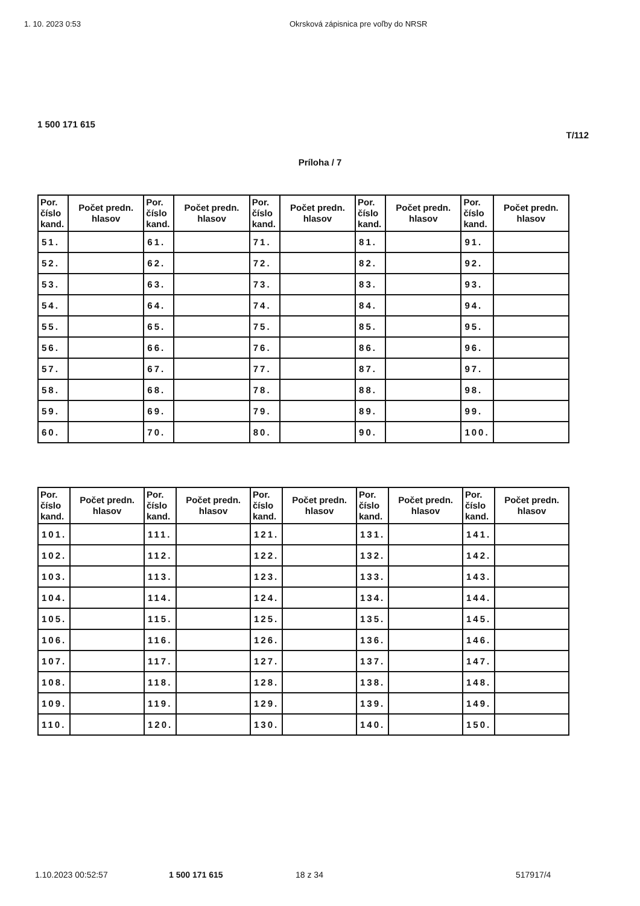1. 10. 2023 0:53 Okrsková zápisnica pre voľby do NRSR
1 500 171 615
T/112
Príloha / 7
| Por. číslo kand. | Počet predn. hlasov | Por. číslo kand. | Počet predn. hlasov | Por. číslo kand. | Počet predn. hlasov | Por. číslo kand. | Počet predn. hlasov | Por. číslo kand. | Počet predn. hlasov |
| --- | --- | --- | --- | --- | --- | --- | --- | --- | --- |
| 51. | | 61. | | 71. | | 81. | | 91. | |
| 52. | | 62. | | 72. | | 82. | | 92. | |
| 53. | | 63. | | 73. | | 83. | | 93. | |
| 54. | | 64. | | 74. | | 84. | | 94. | |
| 55. | | 65. | | 75. | | 85. | | 95. | |
| 56. | | 66. | | 76. | | 86. | | 96. | |
| 57. | | 67. | | 77. | | 87. | | 97. | |
| 58. | | 68. | | 78. | | 88. | | 98. | |
| 59. | | 69. | | 79. | | 89. | | 99. | |
| 60. | | 70. | | 80. | | 90. | | 100. | |
| Por. číslo kand. | Počet predn. hlasov | Por. číslo kand. | Počet predn. hlasov | Por. číslo kand. | Počet predn. hlasov | Por. číslo kand. | Počet predn. hlasov | Por. číslo kand. | Počet predn. hlasov |
| --- | --- | --- | --- | --- | --- | --- | --- | --- | --- |
| 101. | | 111. | | 121. | | 131. | | 141. | |
| 102. | | 112. | | 122. | | 132. | | 142. | |
| 103. | | 113. | | 123. | | 133. | | 143. | |
| 104. | | 114. | | 124. | | 134. | | 144. | |
| 105. | | 115. | | 125. | | 135. | | 145. | |
| 106. | | 116. | | 126. | | 136. | | 146. | |
| 107. | | 117. | | 127. | | 137. | | 147. | |
| 108. | | 118. | | 128. | | 138. | | 148. | |
| 109. | | 119. | | 129. | | 139. | | 149. | |
| 110. | | 120. | | 130. | | 140. | | 150. | |
1.10.2023 00:52:57 1 500 171 615 18 z 34 517917/4